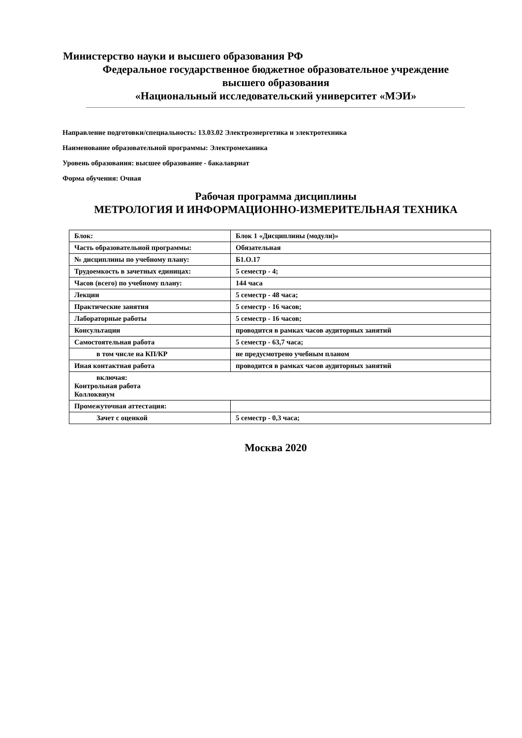Министерство науки и высшего образования РФ
Федеральное государственное бюджетное образовательное учреждение
высшего образования
«Национальный исследовательский университет «МЭИ»
Направление подготовки/специальность: 13.03.02 Электроэнергетика и электротехника
Наименование образовательной программы: Электромеханика
Уровень образования: высшее образование - бакалавриат
Форма обучения: Очная
Рабочая программа дисциплины
МЕТРОЛОГИЯ И ИНФОРМАЦИОННО-ИЗМЕРИТЕЛЬНАЯ ТЕХНИКА
| Блок: | Блок 1 «Дисциплины (модули)» |
| Часть образовательной программы: | Обязательная |
| № дисциплины по учебному плану: | Б1.О.17 |
| Трудоемкость в зачетных единицах: | 5 семестр - 4; |
| Часов (всего) по учебному плану: | 144 часа |
| Лекции | 5 семестр - 48 часа; |
| Практические занятия | 5 семестр - 16 часов; |
| Лабораторные работы | 5 семестр - 16 часов; |
| Консультации | проводится в рамках часов аудиторных занятий |
| Самостоятельная работа | 5 семестр - 63,7 часа; |
| в том числе на КП/КР | не предусмотрено учебным планом |
| Иная контактная работа | проводится в рамках часов аудиторных занятий |
| включая: Контрольная работа Коллоквиум | |
| Промежуточная аттестация: | |
| Зачет с оценкой | 5 семестр - 0,3 часа; |
Москва 2020